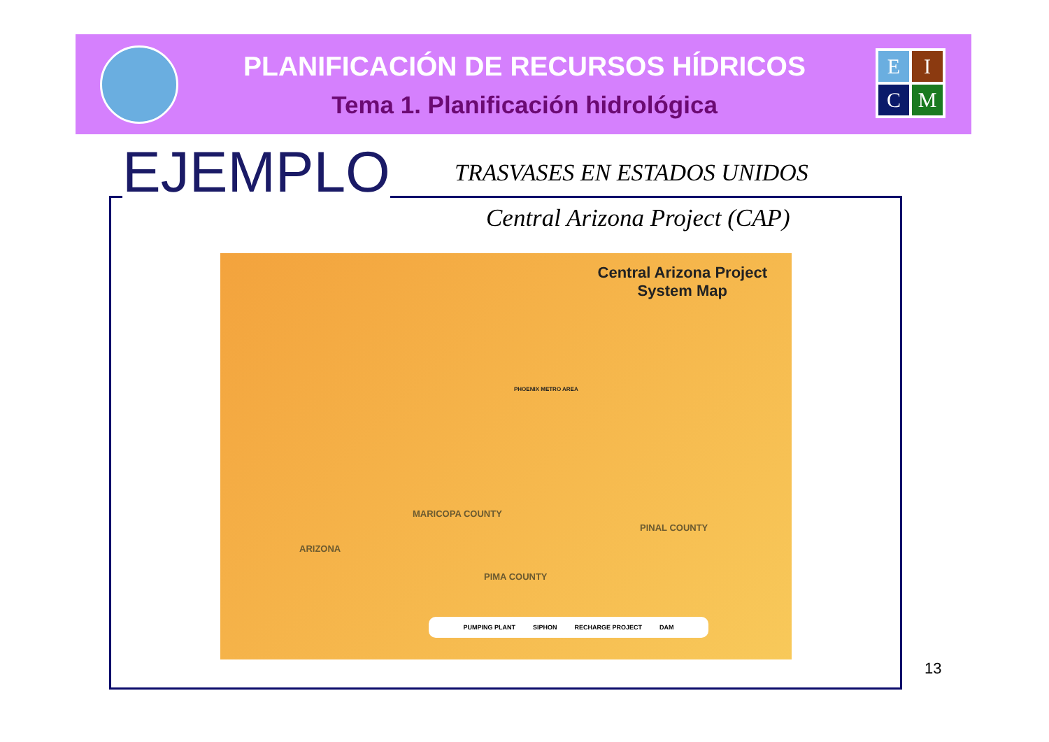E
I
C
M
PLANIFICACIÓN DE RECURSOS HÍDRICOS
Tema 1. Planificación hidrológica
EJEMPLO TRASVASES EN ESTADOS UNIDOS
Central Arizona Project (CAP)
Central Arizona Project
System Map
MARICOPA COUNTY
PINAL COUNTY
PIMA COUNTY
ARIZONA
PHOENIX METRO AREA
PUMPING PLANT SIPHON RECHARGE PROJECT DAM
13